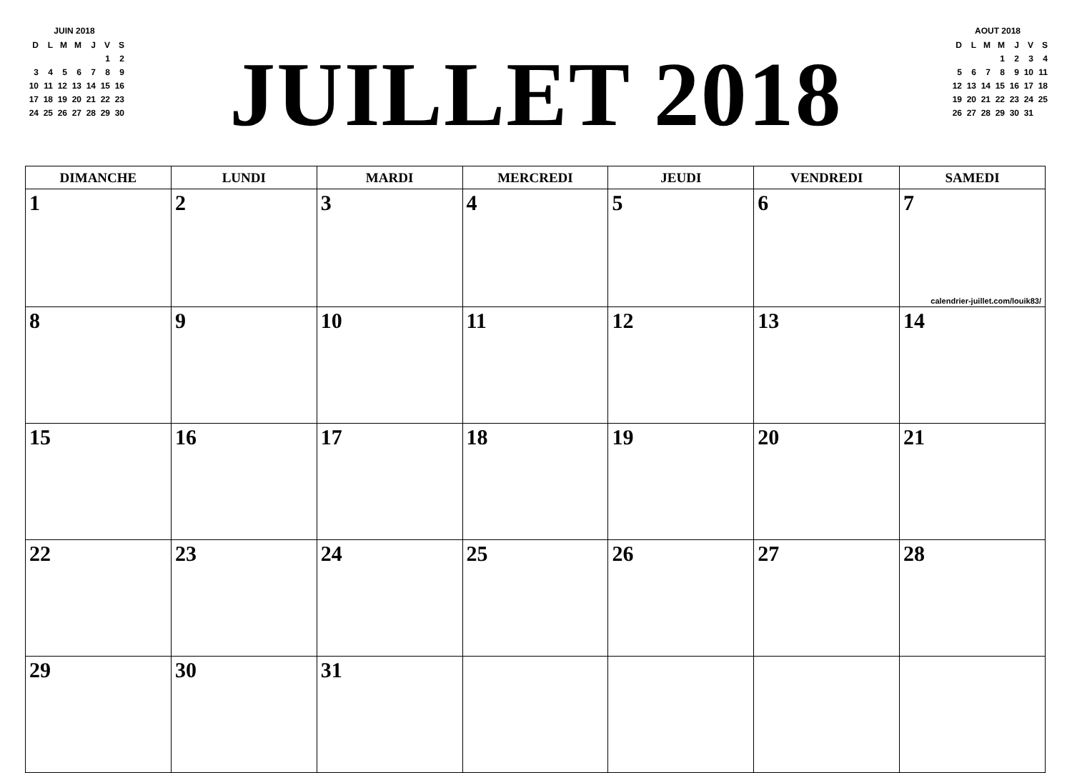JUIN 2018
| D | L | M | M | J | V | S |
| | | | | | 1 | 2 |
| 3 | 4 | 5 | 6 | 7 | 8 | 9 |
| 10 | 11 | 12 | 13 | 14 | 15 | 16 |
| 17 | 18 | 19 | 20 | 21 | 22 | 23 |
| 24 | 25 | 26 | 27 | 28 | 29 | 30 |
JUILLET 2018
AOUT 2018
| D | L | M | M | J | V | S |
| | | | 1 | 2 | 3 | 4 |
| 5 | 6 | 7 | 8 | 9 | 10 | 11 |
| 12 | 13 | 14 | 15 | 16 | 17 | 18 |
| 19 | 20 | 21 | 22 | 23 | 24 | 25 |
| 26 | 27 | 28 | 29 | 30 | 31 | |
| DIMANCHE | LUNDI | MARDI | MERCREDI | JEUDI | VENDREDI | SAMEDI |
| --- | --- | --- | --- | --- | --- | --- |
| 1 | 2 | 3 | 4 | 5 | 6 | 7 calendrier-juillet.com/louik83/ |
| 8 | 9 | 10 | 11 | 12 | 13 | 14 |
| 15 | 16 | 17 | 18 | 19 | 20 | 21 |
| 22 | 23 | 24 | 25 | 26 | 27 | 28 |
| 29 | 30 | 31 | | | | |